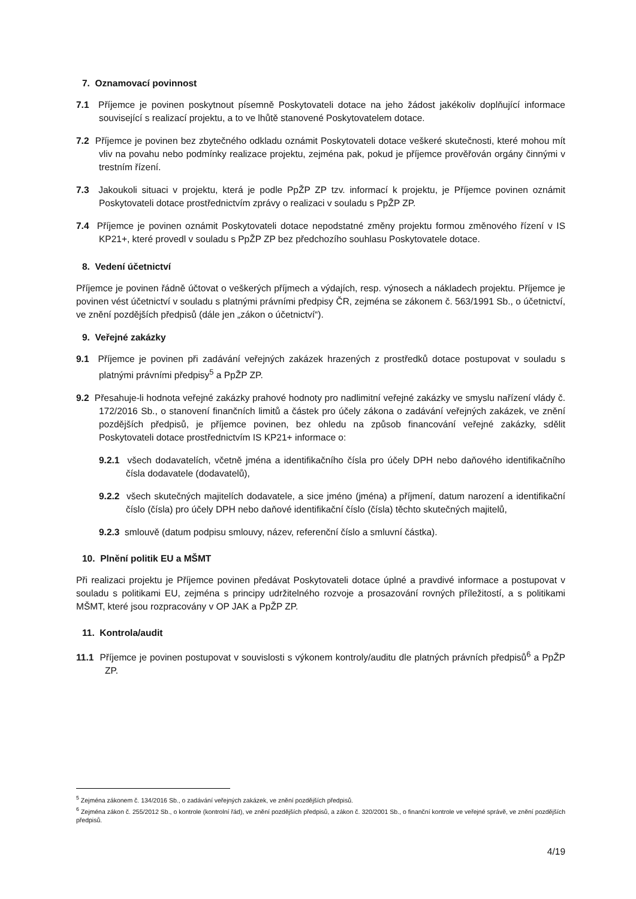7. Oznamovací povinnost
7.1 Příjemce je povinen poskytnout písemně Poskytovateli dotace na jeho žádost jakékoliv doplňující informace související s realizací projektu, a to ve lhůtě stanovené Poskytovatelem dotace.
7.2 Příjemce je povinen bez zbytečného odkladu oznámit Poskytovateli dotace veškeré skutečnosti, které mohou mít vliv na povahu nebo podmínky realizace projektu, zejména pak, pokud je příjemce prověřován orgány činnými v trestním řízení.
7.3 Jakoukoli situaci v projektu, která je podle PpŽP ZP tzv. informací k projektu, je Příjemce povinen oznámit Poskytovateli dotace prostřednictvím zprávy o realizaci v souladu s PpŽP ZP.
7.4 Příjemce je povinen oznámit Poskytovateli dotace nepodstatné změny projektu formou změnového řízení v IS KP21+, které provedl v souladu s PpŽP ZP bez předchozího souhlasu Poskytovatele dotace.
8. Vedení účetnictví
Příjemce je povinen řádně účtovat o veškerých příjmech a výdajích, resp. výnosech a nákladech projektu. Příjemce je povinen vést účetnictví v souladu s platnými právními předpisy ČR, zejména se zákonem č. 563/1991 Sb., o účetnictví, ve znění pozdějších předpisů (dále jen „zákon o účetnictví“).
9. Veřejné zakázky
9.1 Příjemce je povinen při zadávání veřejných zakázek hrazených z prostředků dotace postupovat v souladu s platnými právními předpisy<sup>5</sup> a PpŽP ZP.
9.2 Přesahuje-li hodnota veřejné zakázky prahové hodnoty pro nadlimitní veřejné zakázky ve smyslu nařízení vlády č. 172/2016 Sb., o stanovení finančních limitů a částek pro účely zákona o zadávání veřejných zakázek, ve znění pozdějších předpisů, je příjemce povinen, bez ohledu na způsob financování veřejné zakázky, sdělit Poskytovateli dotace prostřednictvím IS KP21+ informace o:
9.2.1 všech dodavatelích, včetně jména a identifikačního čísla pro účely DPH nebo daňového identifikačního čísla dodavatele (dodavatelů),
9.2.2 všech skutečných majitelích dodavatele, a sice jméno (jména) a příjmení, datum narození a identifikační číslo (čísla) pro účely DPH nebo daňové identifikační číslo (čísla) těchto skutečných majitelů,
9.2.3 smlouvě (datum podpisu smlouvy, název, referenční číslo a smluvní částka).
10. Plnění politik EU a MŠMT
Při realizaci projektu je Příjemce povinen předávat Poskytovateli dotace úplné a pravdivé informace a postupovat v souladu s politikami EU, zejména s principy udržitelného rozvoje a prosazování rovných příležitostí, a s politikami MŠMT, které jsou rozpracovány v OP JAK a PpŽP ZP.
11. Kontrola/audit
11.1 Příjemce je povinen postupovat v souvislosti s výkonem kontroly/auditu dle platných právních předpisů<sup>6</sup> a PpŽP ZP.
<sup>5</sup> Zejména zákonem č. 134/2016 Sb., o zadávání veřejných zakázek, ve znění pozdějších předpisů.
<sup>6</sup> Zejména zákon č. 255/2012 Sb., o kontrole (kontrolní řád), ve znění pozdějších předpisů, a zákon č. 320/2001 Sb., o finanční kontrole ve veřejné správě, ve znění pozdějších předpisů.
4/19